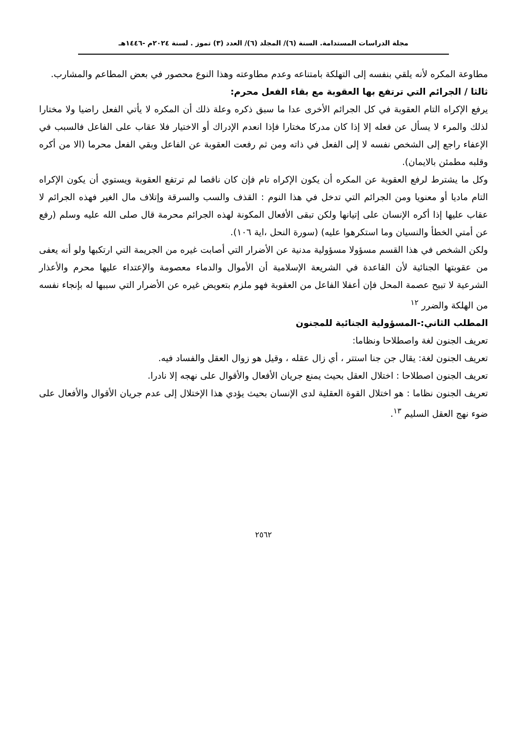مجلة الدراسات المستدامة. السنة (٦)/ المجلد (٦)/ العدد (٣) تموز . لسنة ٢٠٢٤م -١٤٤٦هـ
مطاوعة المكره لأنه يلقي بنفسه إلى التهلكة بامتناعه وعدم مطاوعته وهذا النوع محصور في بعض المطاعم والمشارب.
ثالثا / الجرائم التي ترتفع بها العقوبة مع بقاء الفعل محرم:
يرفع الإكراه التام العقوبة في كل الجرائم الأخرى عدا ما سبق ذكره وعلة ذلك أن المكره لا يأتي الفعل راضيا ولا مختارا لذلك والمرء لا يسأل عن فعله إلا إذا كان مدركا مختارا فإذا انعدم الإدراك أو الاختيار فلا عقاب على الفاعل فالسبب في الإعفاء راجع إلى الشخص نفسه لا إلى الفعل في ذاته ومن ثم رفعت العقوبة عن الفاعل وبقي الفعل محرما (الا من أكره وقلبه مطمئن بالايمان).
وكل ما يشترط لرفع العقوبة عن المكره أن يكون الإكراه تام فإن كان ناقصا لم ترتفع العقوبة ويستوي أن يكون الإكراه التام ماديا أو معنويا ومن الجرائم التي تدخل في هذا النوم : القذف والسب والسرقة وإتلاف مال الغير فهذه الجرائم لا عقاب عليها إذا أكره الإنسان على إتيانها ولكن تبقى الأفعال المكونة لهذه الجرائم محرمة قال صلى الله عليه وسلم (رفع عن أمتي الخطأ والنسيان وما استكرهوا عليه) (سورة النحل ،اية ١٠٦).
ولكن الشخص في هذا القسم مسؤولا مسؤولية مدنية عن الأضرار التي أصابت غيره من الجريمة التي ارتكبها ولو أنه يعفى من عقوبتها الجنائية لأن القاعدة في الشريعة الإسلامية أن الأموال والدماء معصومة والإعتداء عليها محرم والأعذار الشرعية لا تبيح عصمة المحل فإن أعفلا الفاعل من العقوبة فهو ملزم بتعويض غيره عن الأضرار التي سببها له بإنجاء نفسه من الهلكة والضرر <sup>١٢</sup>
المطلب الثاني:-المسؤولية الجنائية للمجنون
تعريف الجنون لغة واصطلاحا ونظاما:
تعريف الجنون لغة: يقال جن جنا استتر ، أي زال عقله ، وقيل هو زوال العقل والفساد فيه.
تعريف الجنون اصطلاحا : اختلال العقل بحيث يمنع جريان الأفعال والأقوال على نهجه إلا نادرا.
تعريف الجنون نظاما : هو اختلال القوة العقلية لدى الإنسان بحيث يؤدي هذا الإختلال إلى عدم جريان الأقوال والأفعال على ضوء نهج العقل السليم <sup>١٣</sup>.
٢٥٦٢